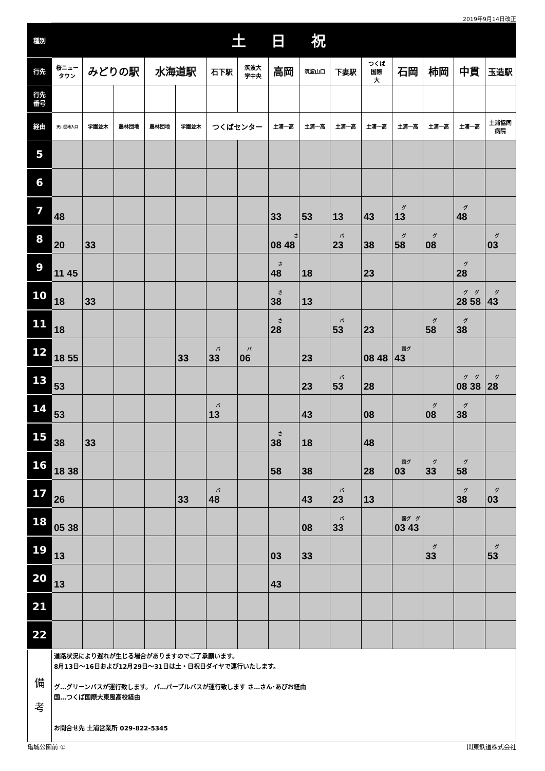2019年9月14日改正
| 種別 | 土 日 祝 | | | | | | | | | | | | | | |
| 行先 | 桜ニュー タウン | みどりの駅 | | 水海道駅 | | 石下駅 | 筑波大 学中央 | 高岡 | 筑波山口 | 下妻駅 | つくば 国際 大 | 石岡 | 柿岡 | 中貫 | 玉造駅 |
| 行先 番号 | | | | | | | | | | | | | | | |
| 経由 | 天川団地入口 | 学園並木 | 農林団地 | 農林団地 | 学園並木 | つくばセンター | | 土浦一高 | 土浦一高 | 土浦一高 | 土浦一高 | 土浦一高 | 土浦一高 | 土浦一高 | 土浦協同 病院 |
| 5 | | | | | | | | | | | | | | | |
| 6 | | | | | | | | | | | | | | | |
| 7 | 48 | | | | | | | 33 | 53 | 13 | 43 | グ 13 | | グ 48 | |
| 8 | 20 | 33 | | | | | | さ 08 48 | | バ 23 | 38 | グ 58 | グ 08 | | グ 03 |
| 9 | 11 45 | | | | | | | さ 48 | 18 | | 23 | | | グ 28 | |
| 10 | 18 | 33 | | | | | | さ 38 | 13 | | | | | グ グ 28 58 | グ 43 |
| 11 | 18 | | | | | | | さ 28 | | バ 53 | 23 | | グ 58 | グ 38 | |
| 12 | 18 55 | | | | 33 | バ 33 | バ 06 | | 23 | | 08 48 | 国グ 43 | | | |
| 13 | 53 | | | | | | | | 23 | バ 53 | 28 | | | グ グ 08 38 | グ 28 |
| 14 | 53 | | | | | バ 13 | | | 43 | | 08 | | グ 08 | グ 38 | |
| 15 | 38 | 33 | | | | | | さ 38 | 18 | | 48 | | | | |
| 16 | 18 38 | | | | | | | 58 | 38 | | 28 | 国グ 03 | グ 33 | グ 58 | |
| 17 | 26 | | | | 33 | バ 48 | | | 43 | バ 23 | 13 | | | グ 38 | グ 03 |
| 18 | 05 38 | | | | | | | | 08 | バ 33 | | 国グ グ 03 43 | | | |
| 19 | 13 | | | | | | | 03 | 33 | | | | グ 33 | | グ 53 |
| 20 | 13 | | | | | | | 43 | | | | | | | |
| 21 | | | | | | | | | | | | | | | |
| 22 | | | | | | | | | | | | | | | |
| 備 考 | 道路状況により遅れが生じる場合がありますのでご了承願います。 8月13日～16日および12月29日～31日は土・日祝日ダイヤで運行いたします。 グ…グリーンバスが運行致します。 パ…パープルバスが運行致します さ…さん･あぴお経由 国…つくば国際大東風高校経由 お問合せ先 土浦営業所 029-822-5345 | | | | | | | | | | | | | | |
亀城公園前 ① 関東鉄道株式会社